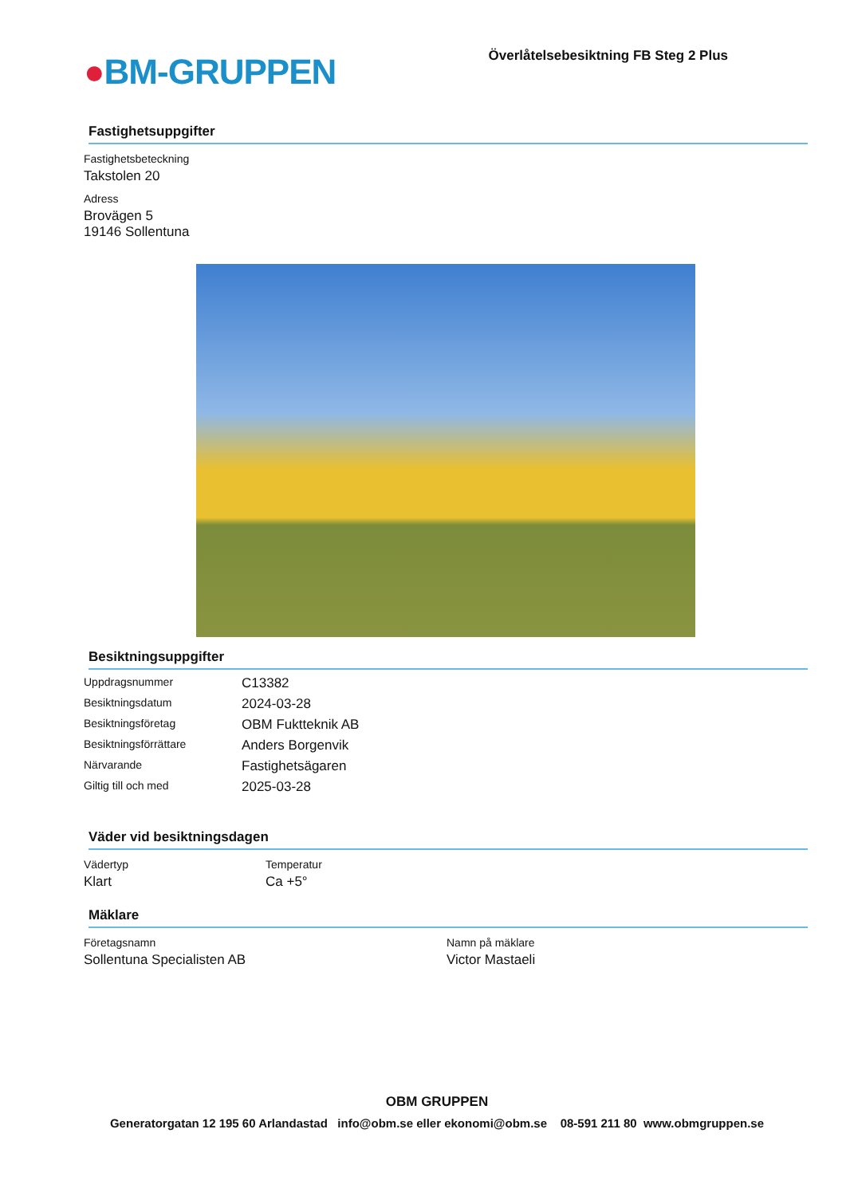●BM-GRUPPEN
Överlåtelsebesiktning FB Steg 2 Plus
Fastighetsuppgifter
Fastighetsbeteckning
Takstolen 20
Adress
Brovägen 5
19146 Sollentuna
Besiktningsuppgifter
| Uppdragsnummer | C13382 |
| Besiktningsdatum | 2024-03-28 |
| Besiktningsföretag | OBM Fuktteknik AB |
| Besiktningsförrättare | Anders Borgenvik |
| Närvarande | Fastighetsägaren |
| Giltig till och med | 2025-03-28 |
Väder vid besiktningsdagen
Vädertyp
Klart
Temperatur
Ca +5°
Mäklare
Företagsnamn
Sollentuna Specialisten AB
Namn på mäklare
Victor Mastaeli
OBM GRUPPEN
Generatorgatan 12 195 60 Arlandastad info@obm.se eller ekonomi@obm.se 08-591 211 80 www.obmgruppen.se